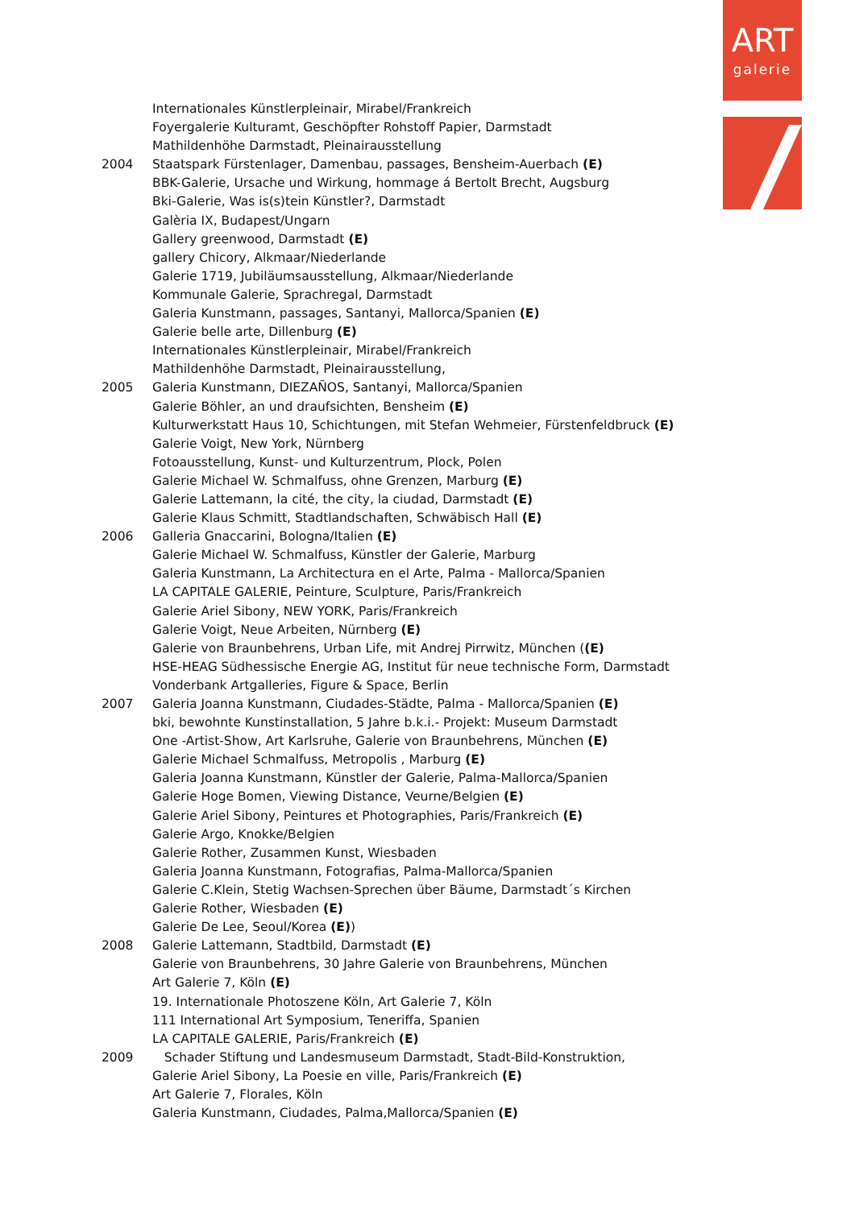ART
galerie
Internationales Künstlerpleinair, Mirabel/Frankreich
Foyergalerie Kulturamt, Geschöpfter Rohstoff Papier, Darmstadt
Mathildenhöhe Darmstadt, Pleinairausstellung
2004 Staatspark Fürstenlager, Damenbau, passages, Bensheim-Auerbach (E)
BBK-Galerie, Ursache und Wirkung, hommage á Bertolt Brecht, Augsburg
Bki-Galerie, Was is(s)tein Künstler?, Darmstadt
Galèria IX, Budapest/Ungarn
Gallery greenwood, Darmstadt (E)
gallery Chicory, Alkmaar/Niederlande
Galerie 1719, Jubiläumsausstellung, Alkmaar/Niederlande
Kommunale Galerie, Sprachregal, Darmstadt
Galeria Kunstmann, passages, Santanyi, Mallorca/Spanien (E)
Galerie belle arte, Dillenburg (E)
Internationales Künstlerpleinair, Mirabel/Frankreich
Mathildenhöhe Darmstadt, Pleinairausstellung,
2005 Galeria Kunstmann, DIEZAÑOS, Santanyi, Mallorca/Spanien
Galerie Böhler, an und draufsichten, Bensheim (E)
Kulturwerkstatt Haus 10, Schichtungen, mit Stefan Wehmeier, Fürstenfeldbruck (E)
Galerie Voigt, New York, Nürnberg
Fotoausstellung, Kunst- und Kulturzentrum, Plock, Polen
Galerie Michael W. Schmalfuss, ohne Grenzen, Marburg (E)
Galerie Lattemann, la cité, the city, la ciudad, Darmstadt (E)
Galerie Klaus Schmitt, Stadtlandschaften, Schwäbisch Hall (E)
2006 Galleria Gnaccarini, Bologna/Italien (E)
Galerie Michael W. Schmalfuss, Künstler der Galerie, Marburg
Galeria Kunstmann, La Architectura en el Arte, Palma - Mallorca/Spanien
LA CAPITALE GALERIE, Peinture, Sculpture, Paris/Frankreich
Galerie Ariel Sibony, NEW YORK, Paris/Frankreich
Galerie Voigt, Neue Arbeiten, Nürnberg (E)
Galerie von Braunbehrens, Urban Life, mit Andrej Pirrwitz, München ((E)
HSE-HEAG Südhessische Energie AG, Institut für neue technische Form, Darmstadt
Vonderbank Artgalleries, Figure & Space, Berlin
2007 Galeria Joanna Kunstmann, Ciudades-Städte, Palma - Mallorca/Spanien (E)
bki, bewohnte Kunstinstallation, 5 Jahre b.k.i.- Projekt: Museum Darmstadt
One -Artist-Show, Art Karlsruhe, Galerie von Braunbehrens, München (E)
Galerie Michael Schmalfuss, Metropolis , Marburg (E)
Galeria Joanna Kunstmann, Künstler der Galerie, Palma-Mallorca/Spanien
Galerie Hoge Bomen, Viewing Distance, Veurne/Belgien (E)
Galerie Ariel Sibony, Peintures et Photographies, Paris/Frankreich (E)
Galerie Argo, Knokke/Belgien
Galerie Rother, Zusammen Kunst, Wiesbaden
Galeria Joanna Kunstmann, Fotografias, Palma-Mallorca/Spanien
Galerie C.Klein, Stetig Wachsen-Sprechen über Bäume, Darmstadt´s Kirchen
Galerie Rother, Wiesbaden (E)
Galerie De Lee, Seoul/Korea (E))
2008 Galerie Lattemann, Stadtbild, Darmstadt (E)
Galerie von Braunbehrens, 30 Jahre Galerie von Braunbehrens, München
Art Galerie 7, Köln (E)
19. Internationale Photoszene Köln, Art Galerie 7, Köln
111 International Art Symposium, Teneriffa, Spanien
LA CAPITALE GALERIE, Paris/Frankreich (E)
2009 Schader Stiftung und Landesmuseum Darmstadt, Stadt-Bild-Konstruktion,
Galerie Ariel Sibony, La Poesie en ville, Paris/Frankreich (E)
Art Galerie 7, Florales, Köln
Galeria Kunstmann, Ciudades, Palma,Mallorca/Spanien (E)